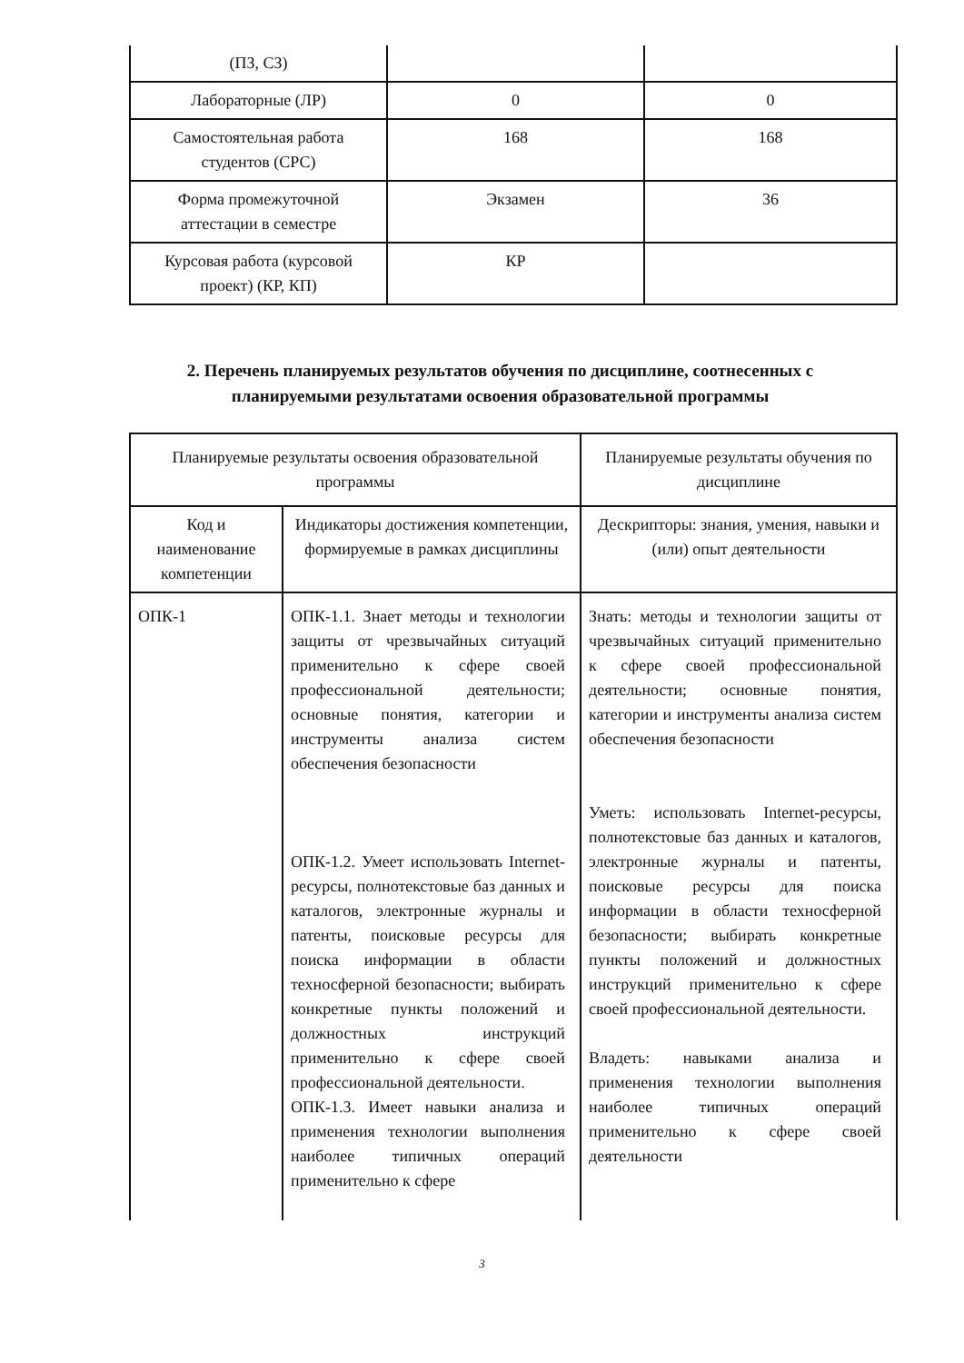| (ПЗ, СЗ) | | |
| Лабораторные (ЛР) | 0 | 0 |
| Самостоятельная работа студентов (СРС) | 168 | 168 |
| Форма промежуточной аттестации в семестре | Экзамен | 36 |
| Курсовая работа (курсовой проект) (КР, КП) | КР | |
2. Перечень планируемых результатов обучения по дисциплине, соотнесенных с планируемыми результатами освоения образовательной программы
| Планируемые результаты освоения образовательной программы | | Планируемые результаты обучения по дисциплине |
| --- | --- | --- |
| Код и наименование компетенции | Индикаторы достижения компетенции, формируемые в рамках дисциплины | Дескрипторы: знания, умения, навыки и (или) опыт деятельности |
| ОПК-1 | ОПК-1.1. Знает методы и технологии защиты от чрезвычайных ситуаций применительно к сфере своей профессиональной деятельности; основные понятия, категории и инструменты анализа систем обеспечения безопасности ОПК-1.2. Умеет использовать Internet-ресурсы, полнотекстовые баз данных и каталогов, электронные журналы и патенты, поисковые ресурсы для поиска информации в области техносферной безопасности; выбирать конкретные пункты положений и должностных инструкций применительно к сфере своей профессиональной деятельности. ОПК-1.3. Имеет навыки анализа и применения технологии выполнения наиболее типичных операций применительно к сфере | Знать: методы и технологии защиты от чрезвычайных ситуаций применительно к сфере своей профессиональной деятельности; основные понятия, категории и инструменты анализа систем обеспечения безопасности Уметь: использовать Internet-ресурсы, полнотекстовые баз данных и каталогов, электронные журналы и патенты, поисковые ресурсы для поиска информации в области техносферной безопасности; выбирать конкретные пункты положений и должностных инструкций применительно к сфере своей профессиональной деятельности. Владеть: навыками анализа и применения технологии выполнения наиболее типичных операций применительно к сфере своей деятельности |
3